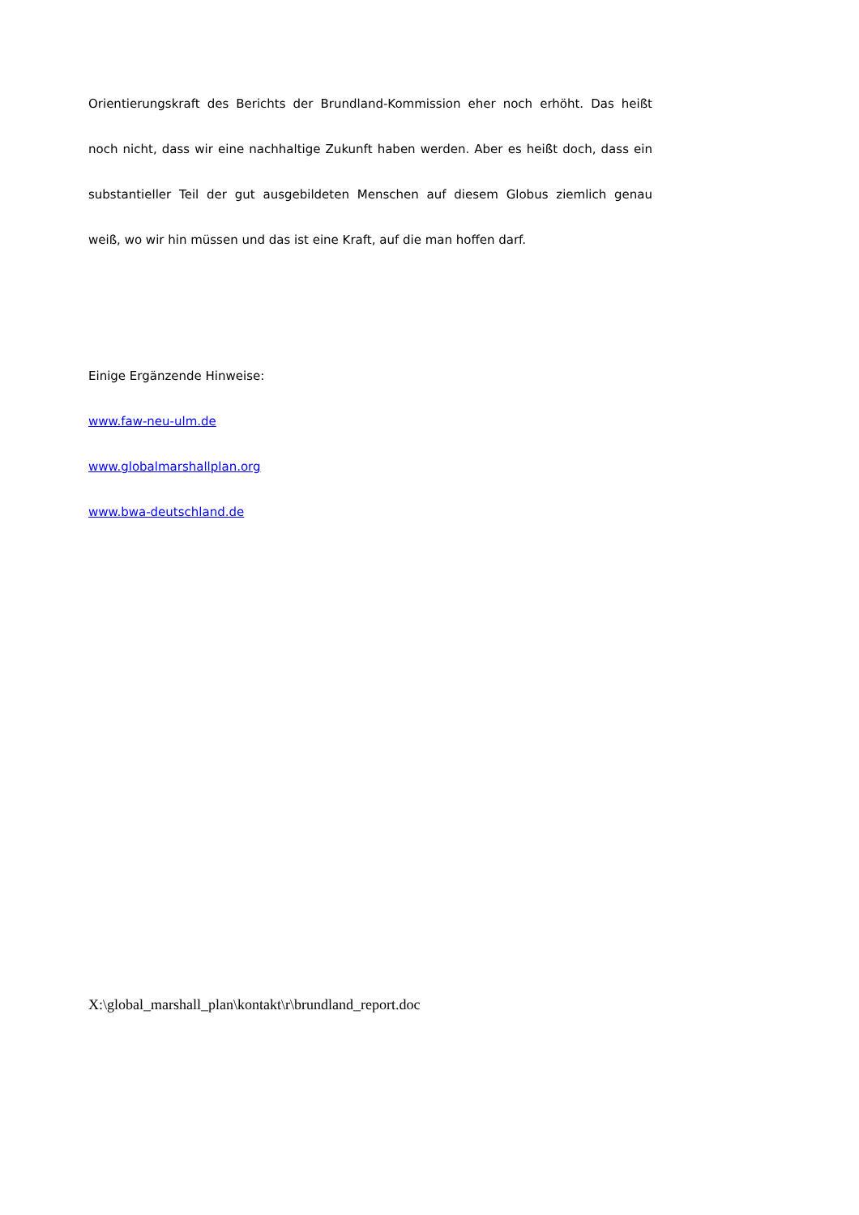Orientierungskraft des Berichts der Brundland-Kommission eher noch erhöht. Das heißt noch nicht, dass wir eine nachhaltige Zukunft haben werden. Aber es heißt doch, dass ein substantieller Teil der gut ausgebildeten Menschen auf diesem Globus ziemlich genau
weiß, wo wir hin müssen und das ist eine Kraft, auf die man hoffen darf.
Einige Ergänzende Hinweise:
www.faw-neu-ulm.de
www.globalmarshallplan.org
www.bwa-deutschland.de
X:\global_marshall_plan\kontakt\r\brundland_report.doc